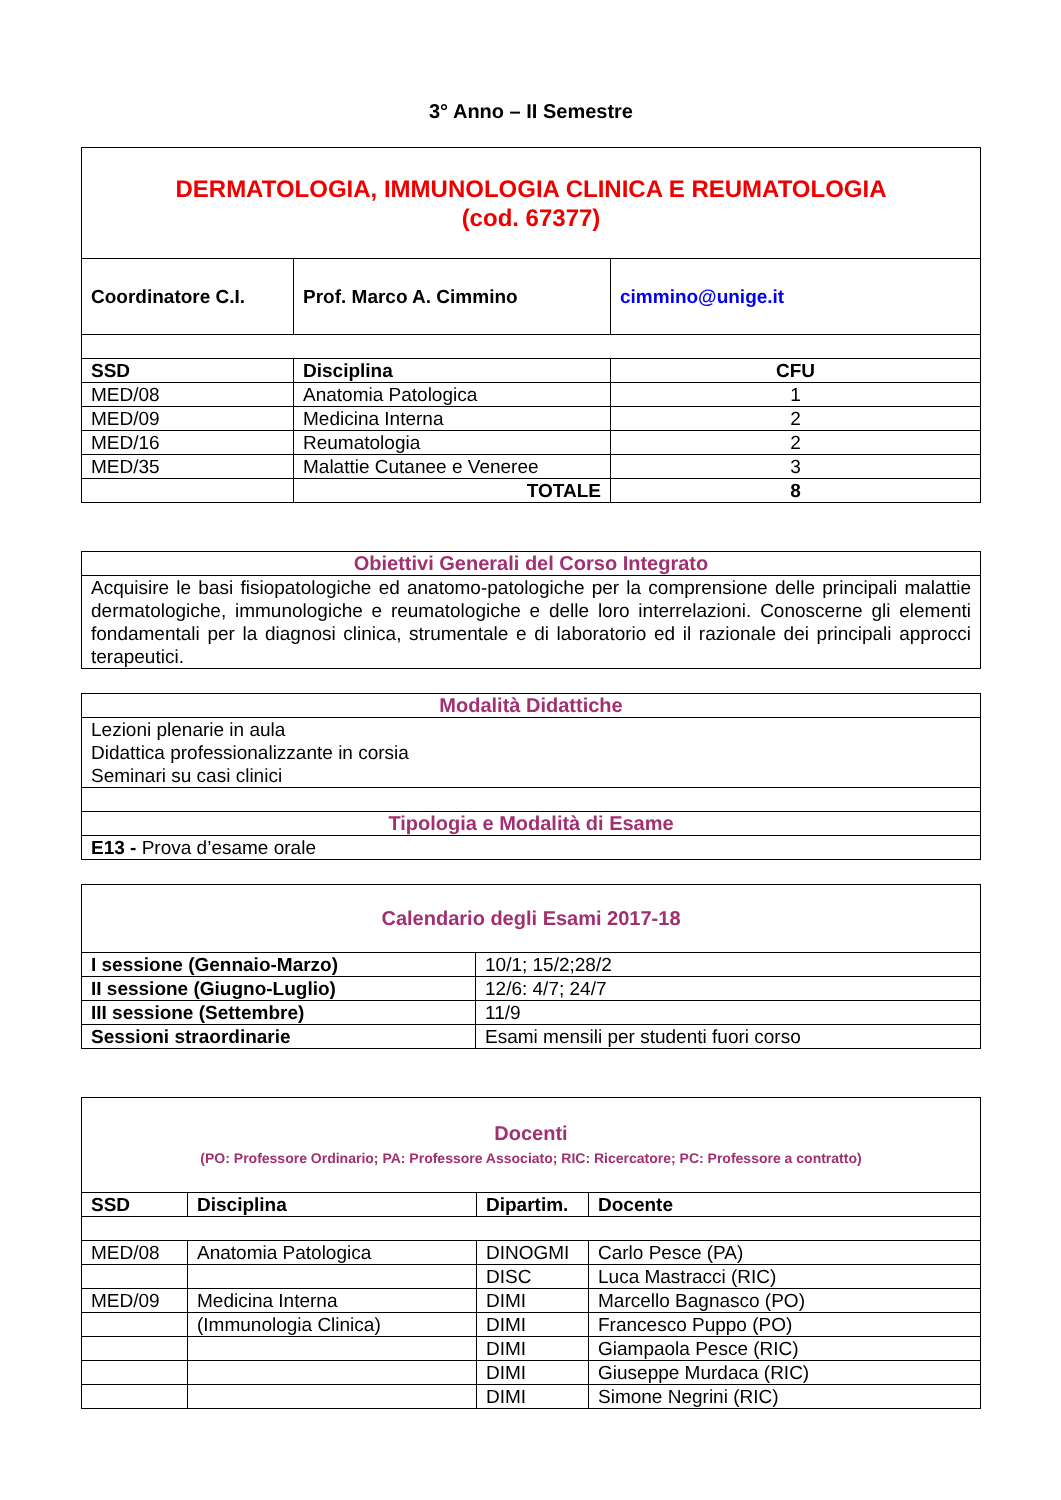3° Anno – II Semestre
| DERMATOLOGIA, IMMUNOLOGIA CLINICA E REUMATOLOGIA (cod. 67377) | | |
| Coordinatore C.I. | Prof. Marco A. Cimmino | cimmino@unige.it |
| SSD | Disciplina | CFU |
| MED/08 | Anatomia Patologica | 1 |
| MED/09 | Medicina Interna | 2 |
| MED/16 | Reumatologia | 2 |
| MED/35 | Malattie Cutanee e Veneree | 3 |
| | TOTALE | 8 |
| Obiettivi Generali del Corso Integrato |
| Acquisire le basi fisiopatologiche ed anatomo-patologiche per la comprensione delle principali malattie dermatologiche, immunologiche e reumatologiche e delle loro interrelazioni. Conoscerne gli elementi fondamentali per la diagnosi clinica, strumentale e di laboratorio ed il razionale dei principali approcci terapeutici. |
| Modalità Didattiche |
| Lezioni plenarie in aula Didattica professionalizzante in corsia Seminari su casi clinici |
| Tipologia e Modalità di Esame |
| E13 - Prova d’esame orale |
| Calendario degli Esami 2017-18 | |
| I sessione (Gennaio-Marzo) | 10/1; 15/2;28/2 |
| II sessione (Giugno-Luglio) | 12/6: 4/7; 24/7 |
| III sessione (Settembre) | 11/9 |
| Sessioni straordinarie | Esami mensili per studenti fuori corso |
| Docenti (PO: Professore Ordinario; PA: Professore Associato; RIC: Ricercatore; PC: Professore a contratto) | | | |
| SSD | Disciplina | Dipartim. | Docente |
| MED/08 | Anatomia Patologica | DINOGMI | Carlo Pesce (PA) |
| | | DISC | Luca Mastracci (RIC) |
| MED/09 | Medicina Interna | DIMI | Marcello Bagnasco (PO) |
| | (Immunologia Clinica) | DIMI | Francesco Puppo (PO) |
| | | DIMI | Giampaola Pesce (RIC) |
| | | DIMI | Giuseppe Murdaca (RIC) |
| | | DIMI | Simone Negrini (RIC) |